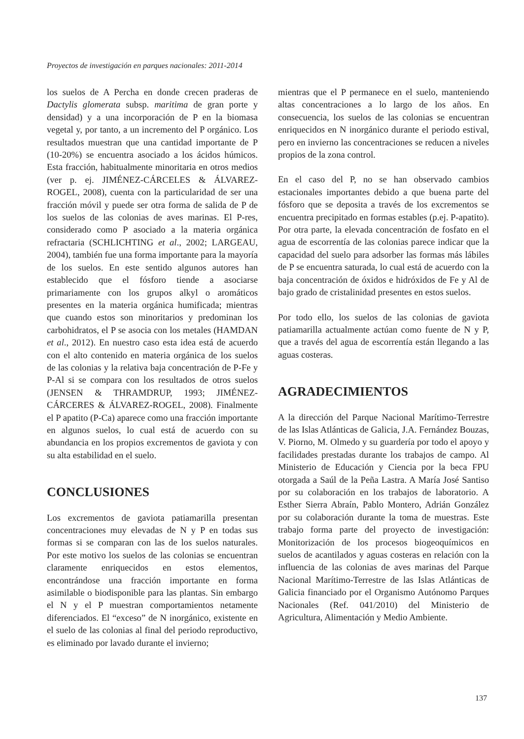Proyectos de investigación en parques nacionales: 2011-2014
los suelos de A Percha en donde crecen praderas de Dactylis glomerata subsp. maritima de gran porte y densidad) y a una incorporación de P en la biomasa vegetal y, por tanto, a un incremento del P orgánico. Los resultados muestran que una cantidad importante de P (10-20%) se encuentra asociado a los ácidos húmicos. Esta fracción, habitualmente minoritaria en otros medios (ver p. ej. JIMÉNEZ-CÁRCELES & ÁLVAREZ-ROGEL, 2008), cuenta con la particularidad de ser una fracción móvil y puede ser otra forma de salida de P de los suelos de las colonias de aves marinas. El P-res, considerado como P asociado a la materia orgánica refractaria (SCHLICHTING et al., 2002; LARGEAU, 2004), también fue una forma importante para la mayoría de los suelos. En este sentido algunos autores han establecido que el fósforo tiende a asociarse primariamente con los grupos alkyl o aromáticos presentes en la materia orgánica humificada; mientras que cuando estos son minoritarios y predominan los carbohidratos, el P se asocia con los metales (HAMDAN et al., 2012). En nuestro caso esta idea está de acuerdo con el alto contenido en materia orgánica de los suelos de las colonias y la relativa baja concentración de P-Fe y P-Al si se compara con los resultados de otros suelos (JENSEN & THRAMDRUP, 1993; JIMÉNEZ-CÁRCERES & ÁLVAREZ-ROGEL, 2008). Finalmente el P apatito (P-Ca) aparece como una fracción importante en algunos suelos, lo cual está de acuerdo con su abundancia en los propios excrementos de gaviota y con su alta estabilidad en el suelo.
CONCLUSIONES
Los excrementos de gaviota patiamarilla presentan concentraciones muy elevadas de N y P en todas sus formas si se comparan con las de los suelos naturales. Por este motivo los suelos de las colonias se encuentran claramente enriquecidos en estos elementos, encontrándose una fracción importante en forma asimilable o biodisponible para las plantas. Sin embargo el N y el P muestran comportamientos netamente diferenciados. El “exceso” de N inorgánico, existente en el suelo de las colonias al final del periodo reproductivo, es eliminado por lavado durante el invierno;
mientras que el P permanece en el suelo, manteniendo altas concentraciones a lo largo de los años. En consecuencia, los suelos de las colonias se encuentran enriquecidos en N inorgánico durante el periodo estival, pero en invierno las concentraciones se reducen a niveles propios de la zona control.
En el caso del P, no se han observado cambios estacionales importantes debido a que buena parte del fósforo que se deposita a través de los excrementos se encuentra precipitado en formas estables (p.ej. P-apatito). Por otra parte, la elevada concentración de fosfato en el agua de escorrentía de las colonias parece indicar que la capacidad del suelo para adsorber las formas más lábiles de P se encuentra saturada, lo cual está de acuerdo con la baja concentración de óxidos e hidróxidos de Fe y Al de bajo grado de cristalinidad presentes en estos suelos.
Por todo ello, los suelos de las colonias de gaviota patiamarilla actualmente actúan como fuente de N y P, que a través del agua de escorrentía están llegando a las aguas costeras.
AGRADECIMIENTOS
A la dirección del Parque Nacional Marítimo-Terrestre de las Islas Atlánticas de Galicia, J.A. Fernández Bouzas, V. Piorno, M. Olmedo y su guardería por todo el apoyo y facilidades prestadas durante los trabajos de campo. Al Ministerio de Educación y Ciencia por la beca FPU otorgada a Saúl de la Peña Lastra. A María José Santiso por su colaboración en los trabajos de laboratorio. A Esther Sierra Abraín, Pablo Montero, Adrián González por su colaboración durante la toma de muestras. Este trabajo forma parte del proyecto de investigación: Monitorización de los procesos biogeoquímicos en suelos de acantilados y aguas costeras en relación con la influencia de las colonias de aves marinas del Parque Nacional Marítimo-Terrestre de las Islas Atlánticas de Galicia financiado por el Organismo Autónomo Parques Nacionales (Ref. 041/2010) del Ministerio de Agricultura, Alimentación y Medio Ambiente.
137